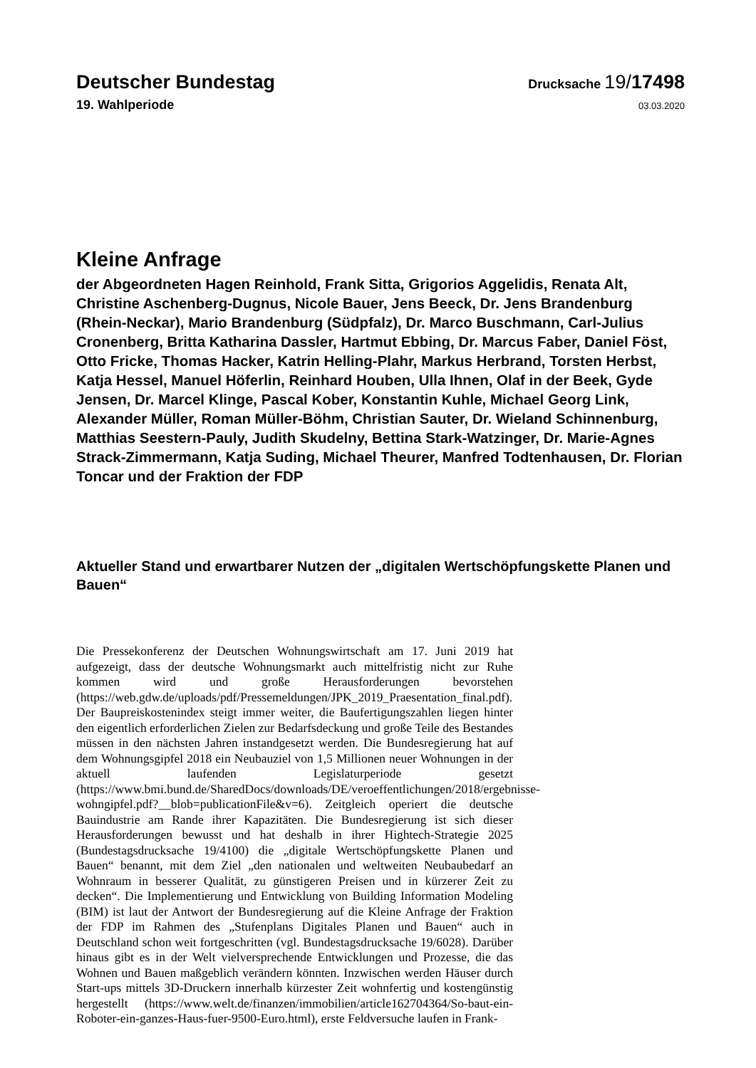Deutscher Bundestag
Drucksache 19/17498
19. Wahlperiode
03.03.2020
Kleine Anfrage
der Abgeordneten Hagen Reinhold, Frank Sitta, Grigorios Aggelidis, Renata Alt, Christine Aschenberg-Dugnus, Nicole Bauer, Jens Beeck, Dr. Jens Brandenburg (Rhein-Neckar), Mario Brandenburg (Südpfalz), Dr. Marco Buschmann, Carl-Julius Cronenberg, Britta Katharina Dassler, Hartmut Ebbing, Dr. Marcus Faber, Daniel Föst, Otto Fricke, Thomas Hacker, Katrin Helling-Plahr, Markus Herbrand, Torsten Herbst, Katja Hessel, Manuel Höferlin, Reinhard Houben, Ulla Ihnen, Olaf in der Beek, Gyde Jensen, Dr. Marcel Klinge, Pascal Kober, Konstantin Kuhle, Michael Georg Link, Alexander Müller, Roman Müller-Böhm, Christian Sauter, Dr. Wieland Schinnenburg, Matthias Seestern-Pauly, Judith Skudelny, Bettina Stark-Watzinger, Dr. Marie-Agnes Strack-Zimmermann, Katja Suding, Michael Theurer, Manfred Todtenhausen, Dr. Florian Toncar und der Fraktion der FDP
Aktueller Stand und erwartbarer Nutzen der „digitalen Wertschöpfungskette Planen und Bauen“
Die Pressekonferenz der Deutschen Wohnungswirtschaft am 17. Juni 2019 hat aufgezeigt, dass der deutsche Wohnungsmarkt auch mittelfristig nicht zur Ruhe kommen wird und große Herausforderungen bevorstehen (https://web.gdw.de/uploads/pdf/Pressemeldungen/JPK_2019_Praesentation_final.pdf). Der Baupreiskostenindex steigt immer weiter, die Baufertigungszahlen liegen hinter den eigentlich erforderlichen Zielen zur Bedarfsdeckung und große Teile des Bestandes müssen in den nächsten Jahren instandgesetzt werden. Die Bundesregierung hat auf dem Wohnungsgipfel 2018 ein Neubauziel von 1,5 Millionen neuer Wohnungen in der aktuell laufenden Legislaturperiode gesetzt (https://www.bmi.bund.de/SharedDocs/downloads/DE/veroeffentlichungen/2018/ergebnisse-wohngipfel.pdf?__blob=publicationFile&v=6). Zeitgleich operiert die deutsche Bauindustrie am Rande ihrer Kapazitäten. Die Bundesregierung ist sich dieser Herausforderungen bewusst und hat deshalb in ihrer Hightech-Strategie 2025 (Bundestagsdrucksache 19/4100) die „digitale Wertschöpfungskette Planen und Bauen“ benannt, mit dem Ziel „den nationalen und weltweiten Neubaubedarf an Wohnraum in besserer Qualität, zu günstigeren Preisen und in kürzerer Zeit zu decken“. Die Implementierung und Entwicklung von Building Information Modeling (BIM) ist laut der Antwort der Bundesregierung auf die Kleine Anfrage der Fraktion der FDP im Rahmen des „Stufenplans Digitales Planen und Bauen“ auch in Deutschland schon weit fortgeschritten (vgl. Bundestagsdrucksache 19/6028). Darüber hinaus gibt es in der Welt vielversprechende Entwicklungen und Prozesse, die das Wohnen und Bauen maßgeblich verändern könnten. Inzwischen werden Häuser durch Start-ups mittels 3D-Druckern innerhalb kürzester Zeit wohnfertig und kostengünstig hergestellt (https://www.welt.de/finanzen/immobilien/article162704364/So-baut-ein-Roboter-ein-ganzes-Haus-fuer-9500-Euro.html), erste Feldversuche laufen in Frank-